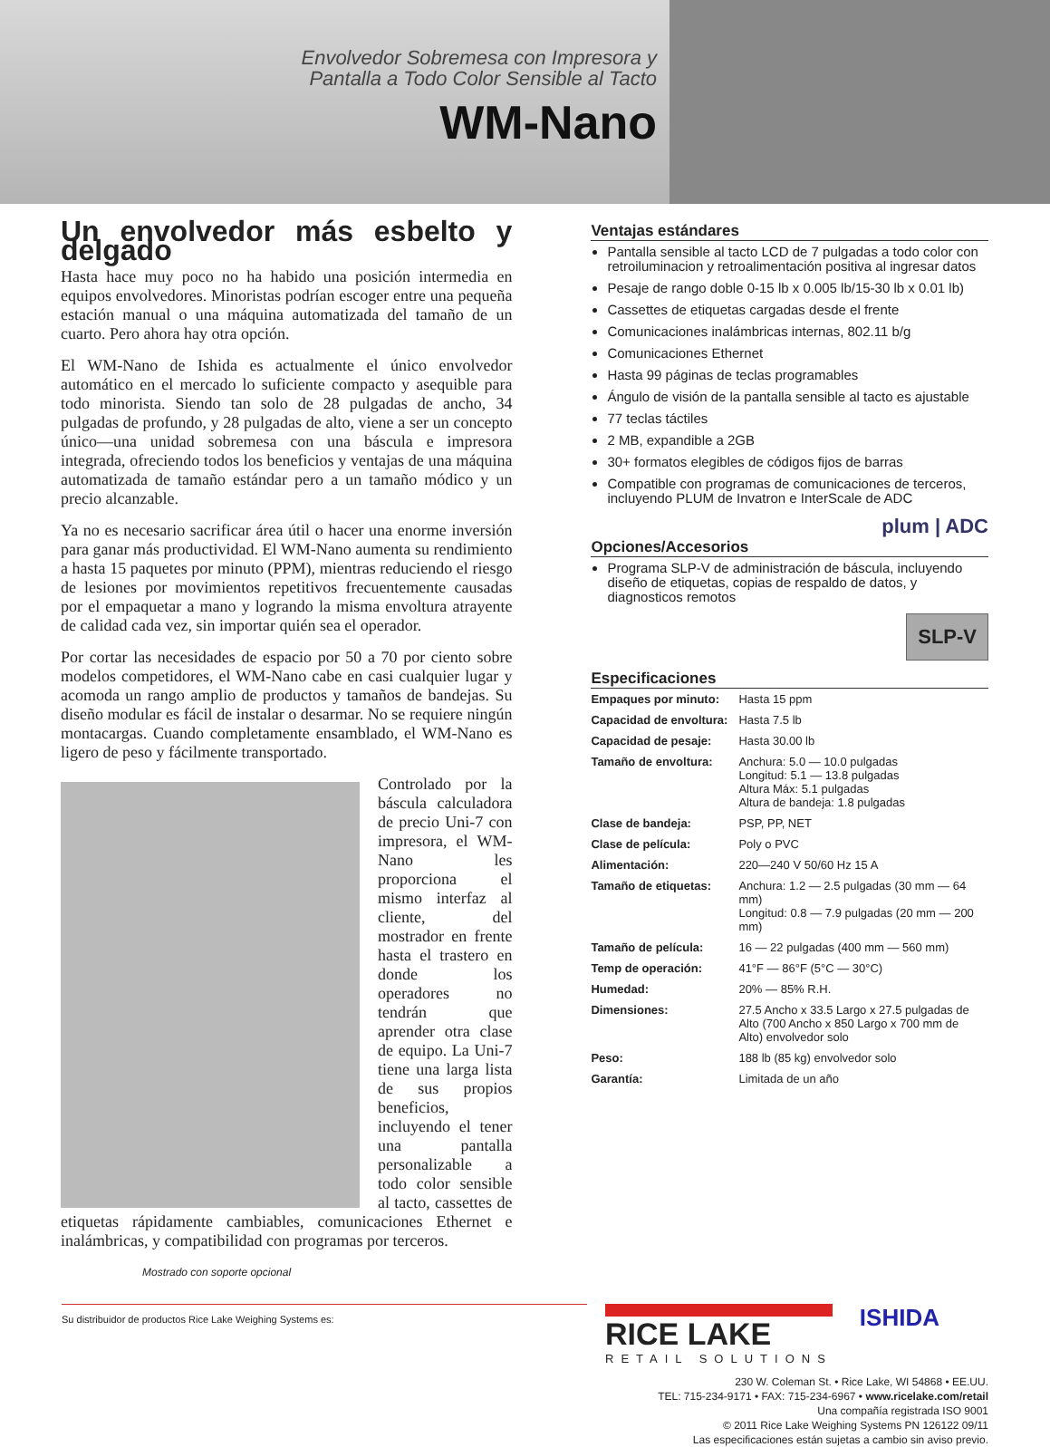Envolvedor Sobremesa con Impresora y Pantalla a Todo Color Sensible al Tacto
WM-Nano
Un envolvedor más esbelto y delgado
Hasta hace muy poco no ha habido una posición intermedia en equipos envolvedores. Minoristas podrían escoger entre una pequeña estación manual o una máquina automatizada del tamaño de un cuarto. Pero ahora hay otra opción.
El WM-Nano de Ishida es actualmente el único envolvedor automático en el mercado lo suficiente compacto y asequible para todo minorista. Siendo tan solo de 28 pulgadas de ancho, 34 pulgadas de profundo, y 28 pulgadas de alto, viene a ser un concepto único—una unidad sobremesa con una báscula e impresora integrada, ofreciendo todos los beneficios y ventajas de una máquina automatizada de tamaño estándar pero a un tamaño módico y un precio alcanzable.
Ya no es necesario sacrificar área útil o hacer una enorme inversión para ganar más productividad. El WM-Nano aumenta su rendimiento a hasta 15 paquetes por minuto (PPM), mientras reduciendo el riesgo de lesiones por movimientos repetitivos frecuentemente causadas por el empaquetar a mano y logrando la misma envoltura atrayente de calidad cada vez, sin importar quién sea el operador.
Por cortar las necesidades de espacio por 50 a 70 por ciento sobre modelos competidores, el WM-Nano cabe en casi cualquier lugar y acomoda un rango amplio de productos y tamaños de bandejas. Su diseño modular es fácil de instalar o desarmar. No se requiere ningún montacargas. Cuando completamente ensamblado, el WM-Nano es ligero de peso y fácilmente transportado.
Controlado por la báscula calculadora de precio Uni-7 con impresora, el WM-Nano les proporciona el mismo interfaz al cliente, del mostrador en frente hasta el trastero en donde los operadores no tendrán que aprender otra clase de equipo. La Uni-7 tiene una larga lista de sus propios beneficios, incluyendo el tener una pantalla personalizable a todo color sensible al tacto, cassettes de etiquetas rápidamente cambiables, comunicaciones Ethernet e inalámbricas, y compatibilidad con programas por terceros.
Mostrado con soporte opcional
Ventajas estándares
Pantalla sensible al tacto LCD de 7 pulgadas a todo color con retroiluminacion y retroalimentación positiva al ingresar datos
Pesaje de rango doble 0-15 lb x 0.005 lb/15-30 lb x 0.01 lb)
Cassettes de etiquetas cargadas desde el frente
Comunicaciones inalámbricas internas, 802.11 b/g
Comunicaciones Ethernet
Hasta 99 páginas de teclas programables
Ángulo de visión de la pantalla sensible al tacto es ajustable
77 teclas táctiles
2 MB, expandible a 2GB
30+ formatos elegibles de códigos fijos de barras
Compatible con programas de comunicaciones de terceros, incluyendo PLUM de Invatron e InterScale de ADC
plum | ADC
Opciones/Accesorios
Programa SLP-V de administración de báscula, incluyendo diseño de etiquetas, copias de respaldo de datos, y diagnosticos remotos
SLP-V
Especificaciones
| Empaques por minuto: | Hasta 15 ppm |
| Capacidad de envoltura: | Hasta 7.5 lb |
| Capacidad de pesaje: | Hasta 30.00 lb |
| Tamaño de envoltura: | Anchura: 5.0 — 10.0 pulgadas Longitud: 5.1 — 13.8 pulgadas Altura Máx: 5.1 pulgadas Altura de bandeja: 1.8 pulgadas |
| Clase de bandeja: | PSP, PP, NET |
| Clase de película: | Poly o PVC |
| Alimentación: | 220—240 V 50/60 Hz 15 A |
| Tamaño de etiquetas: | Anchura: 1.2 — 2.5 pulgadas (30 mm — 64 mm) Longitud: 0.8 — 7.9 pulgadas (20 mm — 200 mm) |
| Tamaño de película: | 16 — 22 pulgadas (400 mm — 560 mm) |
| Temp de operación: | 41°F — 86°F (5°C — 30°C) |
| Humedad: | 20% — 85% R.H. |
| Dimensiones: | 27.5 Ancho x 33.5 Largo x 27.5 pulgadas de Alto (700 Ancho x 850 Largo x 700 mm de Alto) envolvedor solo |
| Peso: | 188 lb (85 kg) envolvedor solo |
| Garantía: | Limitada de un año |
Su distribuidor de productos Rice Lake Weighing Systems es:
RICE LAKE
RETAIL SOLUTIONS
ISHIDA
230 W. Coleman St. • Rice Lake, WI 54868 • EE.UU.
TEL: 715-234-9171 • FAX: 715-234-6967 • www.ricelake.com/retail
Una compañía registrada ISO 9001
© 2011 Rice Lake Weighing Systems PN 126122 09/11
Las especificaciones están sujetas a cambio sin aviso previo.